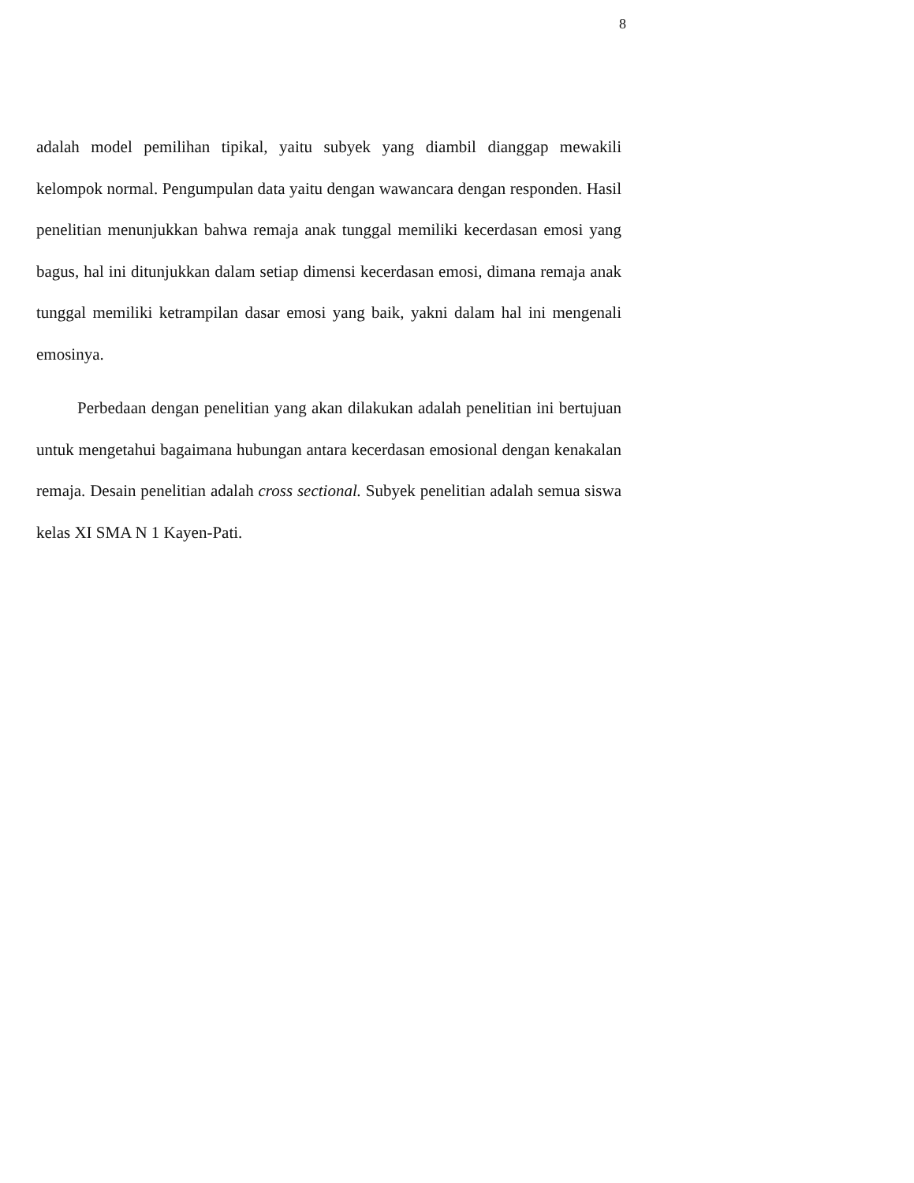8
adalah model pemilihan tipikal, yaitu subyek yang diambil dianggap mewakili kelompok normal. Pengumpulan data yaitu dengan wawancara dengan responden. Hasil penelitian menunjukkan bahwa remaja anak tunggal memiliki kecerdasan emosi yang bagus, hal ini ditunjukkan dalam setiap dimensi kecerdasan emosi, dimana remaja anak tunggal memiliki ketrampilan dasar emosi yang baik, yakni dalam hal ini mengenali emosinya.
Perbedaan dengan penelitian yang akan dilakukan adalah penelitian ini bertujuan untuk mengetahui bagaimana hubungan antara kecerdasan emosional dengan kenakalan remaja. Desain penelitian adalah cross sectional. Subyek penelitian adalah semua siswa kelas XI SMA N 1 Kayen-Pati.